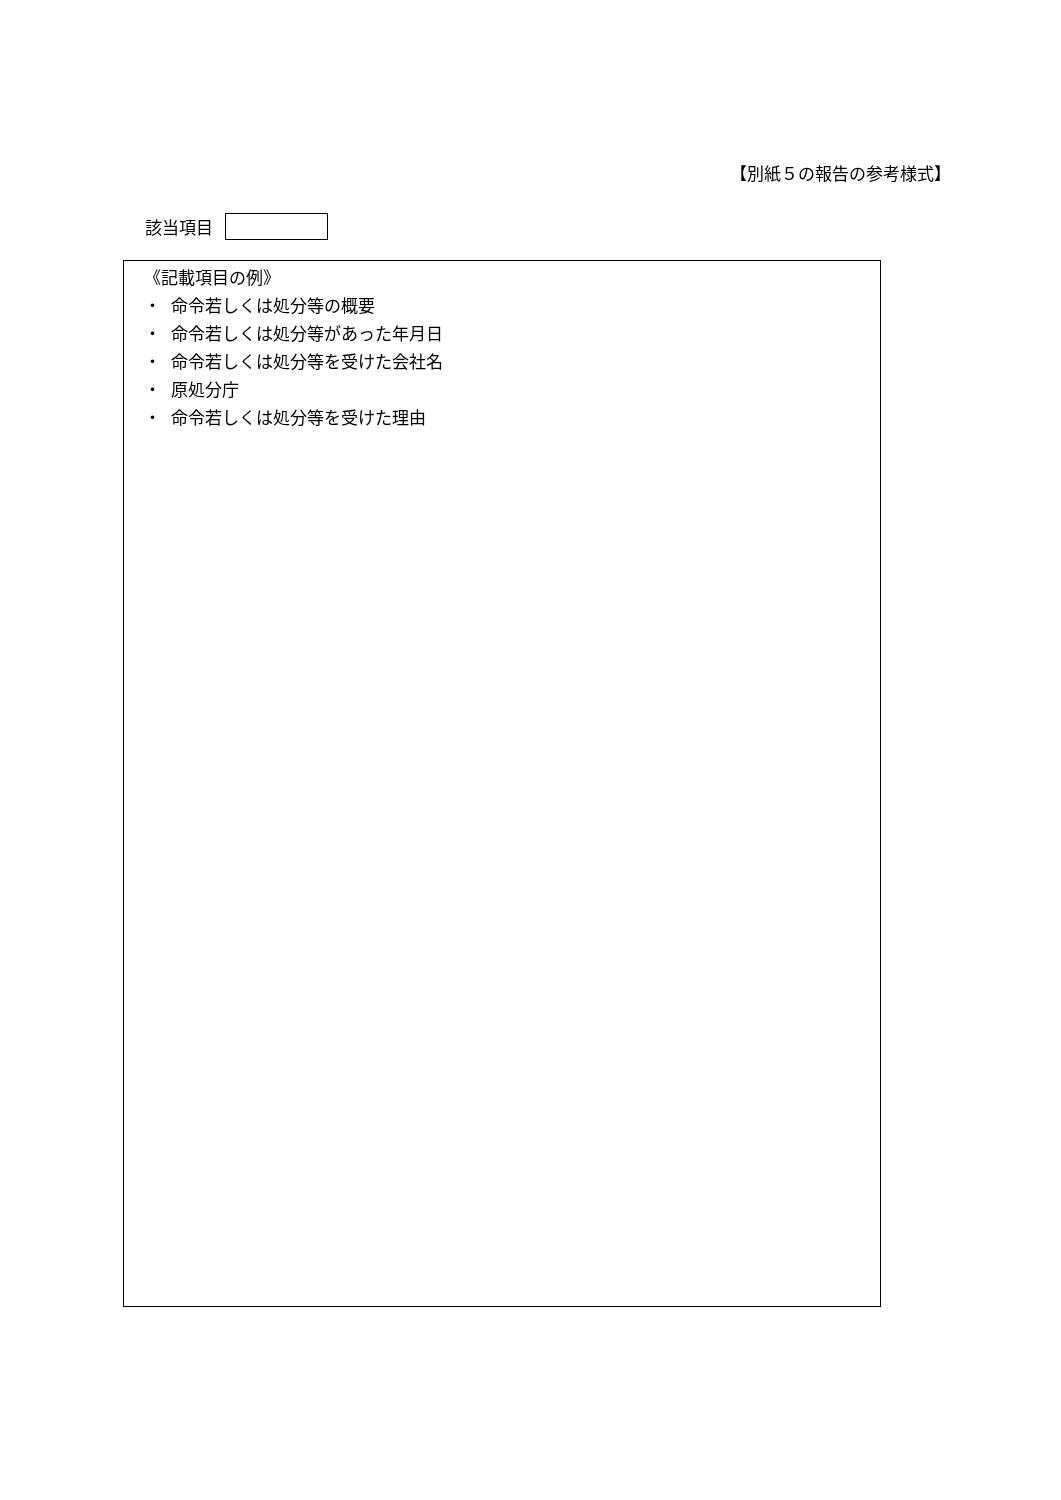【別紙５の報告の参考様式】
該当項目
《記載項目の例》
・ 命令若しくは処分等の概要
・ 命令若しくは処分等があった年月日
・ 命令若しくは処分等を受けた会社名
・ 原処分庁
・ 命令若しくは処分等を受けた理由